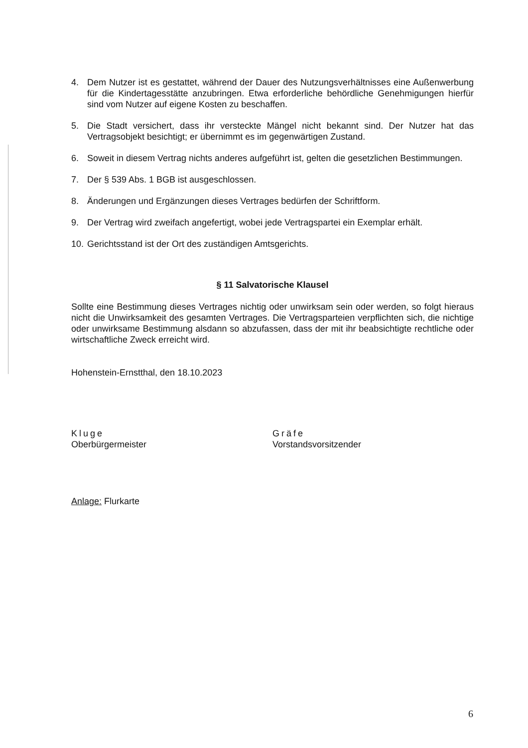4. Dem Nutzer ist es gestattet, während der Dauer des Nutzungsverhältnisses eine Außenwerbung für die Kindertagesstätte anzubringen. Etwa erforderliche behördliche Genehmigungen hierfür sind vom Nutzer auf eigene Kosten zu beschaffen.
5. Die Stadt versichert, dass ihr versteckte Mängel nicht bekannt sind. Der Nutzer hat das Vertragsobjekt besichtigt; er übernimmt es im gegenwärtigen Zustand.
6. Soweit in diesem Vertrag nichts anderes aufgeführt ist, gelten die gesetzlichen Bestimmungen.
7. Der § 539 Abs. 1 BGB ist ausgeschlossen.
8. Änderungen und Ergänzungen dieses Vertrages bedürfen der Schriftform.
9. Der Vertrag wird zweifach angefertigt, wobei jede Vertragspartei ein Exemplar erhält.
10. Gerichtsstand ist der Ort des zuständigen Amtsgerichts.
§ 11 Salvatorische Klausel
Sollte eine Bestimmung dieses Vertrages nichtig oder unwirksam sein oder werden, so folgt hieraus nicht die Unwirksamkeit des gesamten Vertrages. Die Vertragsparteien verpflichten sich, die nichtige oder unwirksame Bestimmung alsdann so abzufassen, dass der mit ihr beabsichtigte rechtliche oder wirtschaftliche Zweck erreicht wird.
Hohenstein-Ernstthal, den 18.10.2023
Kluge
Oberbürgermeister
Gräfe
Vorstandsvorsitzender
Anlage: Flurkarte
6